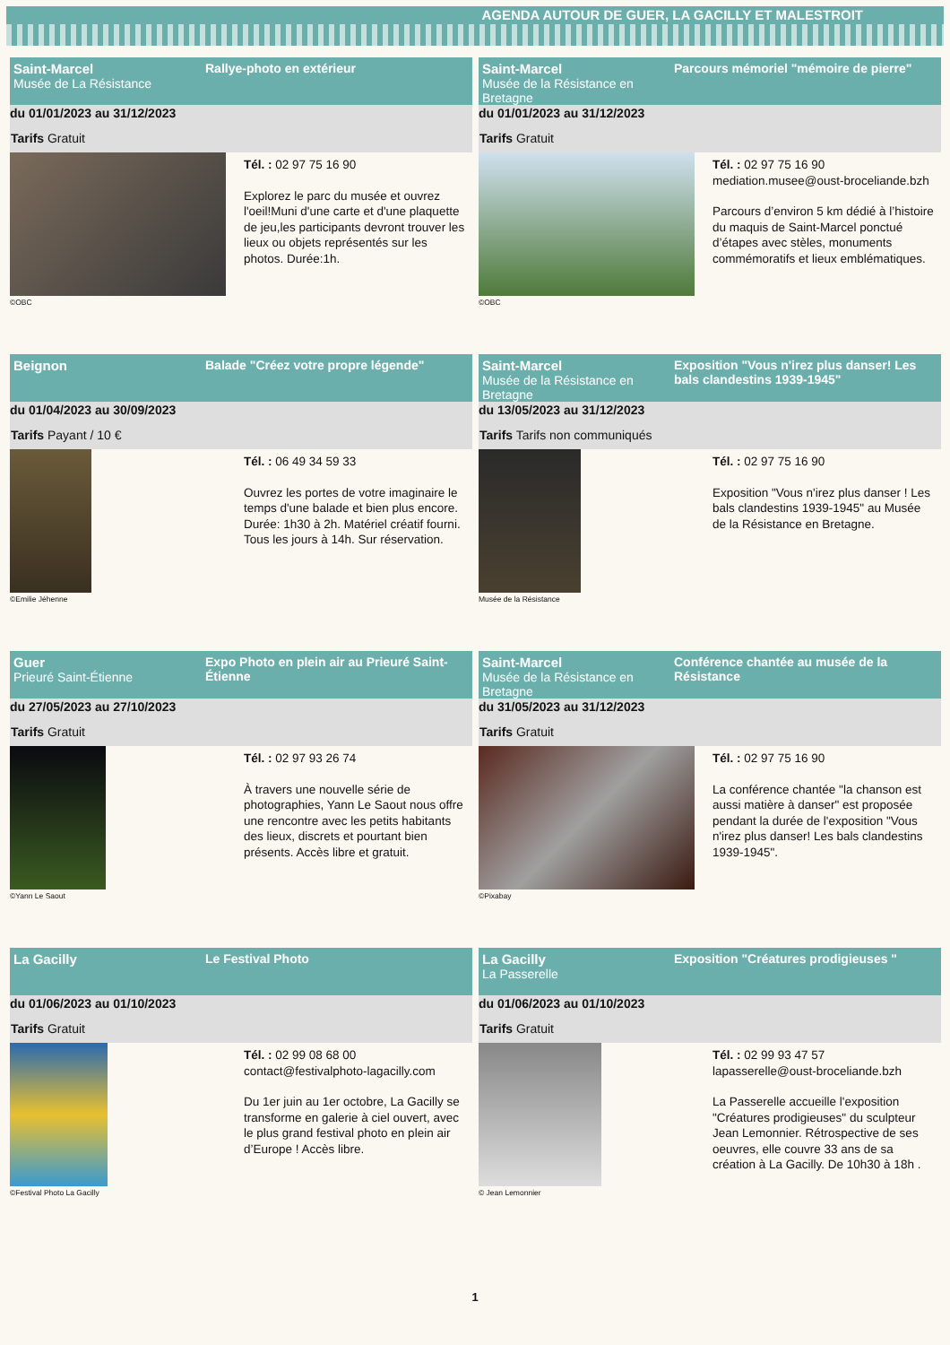AGENDA AUTOUR DE GUER, LA GACILLY ET MALESTROIT
Saint-Marcel
Musée de La Résistance
Rallye-photo en extérieur
du 01/01/2023 au 31/12/2023
Tarifs Gratuit
©OBC
Tél. : 02 97 75 16 90
Explorez le parc du musée et ouvrez l'oeil!Muni d'une carte et d'une plaquette de jeu,les participants devront trouver les lieux ou objets représentés sur les photos. Durée:1h.
Saint-Marcel
Musée de la Résistance en Bretagne
Parcours mémoriel "mémoire de pierre"
du 01/01/2023 au 31/12/2023
Tarifs Gratuit
©OBC
Tél. : 02 97 75 16 90
mediation.musee@oust-broceliande.bzh
Parcours d’environ 5 km dédié à l’histoire du maquis de Saint-Marcel ponctué d’étapes avec stèles, monuments commémoratifs et lieux emblématiques.
Beignon Balade "Créez votre propre légende"
du 01/04/2023 au 30/09/2023
Tarifs Payant / 10 €
©Emilie Jéhenne
Tél. : 06 49 34 59 33
Ouvrez les portes de votre imaginaire le temps d'une balade et bien plus encore. Durée: 1h30 à 2h. Matériel créatif fourni. Tous les jours à 14h. Sur réservation.
Saint-Marcel
Musée de la Résistance en Bretagne
Exposition "Vous n'irez plus danser! Les bals clandestins 1939-1945"
du 13/05/2023 au 31/12/2023
Tarifs Tarifs non communiqués
Musée de la Résistance
Tél. : 02 97 75 16 90
Exposition "Vous n'irez plus danser ! Les bals clandestins 1939-1945" au Musée de la Résistance en Bretagne.
Guer
Prieuré Saint-Étienne
Expo Photo en plein air au Prieuré Saint-Étienne
du 27/05/2023 au 27/10/2023
Tarifs Gratuit
©Yann Le Saout
Tél. : 02 97 93 26 74
À travers une nouvelle série de photographies, Yann Le Saout nous offre une rencontre avec les petits habitants des lieux, discrets et pourtant bien présents. Accès libre et gratuit.
Saint-Marcel
Musée de la Résistance en Bretagne
Conférence chantée au musée de la Résistance
du 31/05/2023 au 31/12/2023
Tarifs Gratuit
©Pixabay
Tél. : 02 97 75 16 90
La conférence chantée "la chanson est aussi matière à danser" est proposée pendant la durée de l'exposition "Vous n'irez plus danser! Les bals clandestins 1939-1945".
La Gacilly Le Festival Photo
du 01/06/2023 au 01/10/2023
Tarifs Gratuit
©Festival Photo La Gacilly
Tél. : 02 99 08 68 00
contact@festivalphoto-lagacilly.com
Du 1er juin au 1er octobre, La Gacilly se transforme en galerie à ciel ouvert, avec le plus grand festival photo en plein air d’Europe ! Accès libre.
La Gacilly
La Passerelle
Exposition "Créatures prodigieuses "
du 01/06/2023 au 01/10/2023
Tarifs Gratuit
© Jean Lemonnier
Tél. : 02 99 93 47 57
lapasserelle@oust-broceliande.bzh
La Passerelle accueille l'exposition "Créatures prodigieuses" du sculpteur Jean Lemonnier. Rétrospective de ses oeuvres, elle couvre 33 ans de sa création à La Gacilly. De 10h30 à 18h .
1